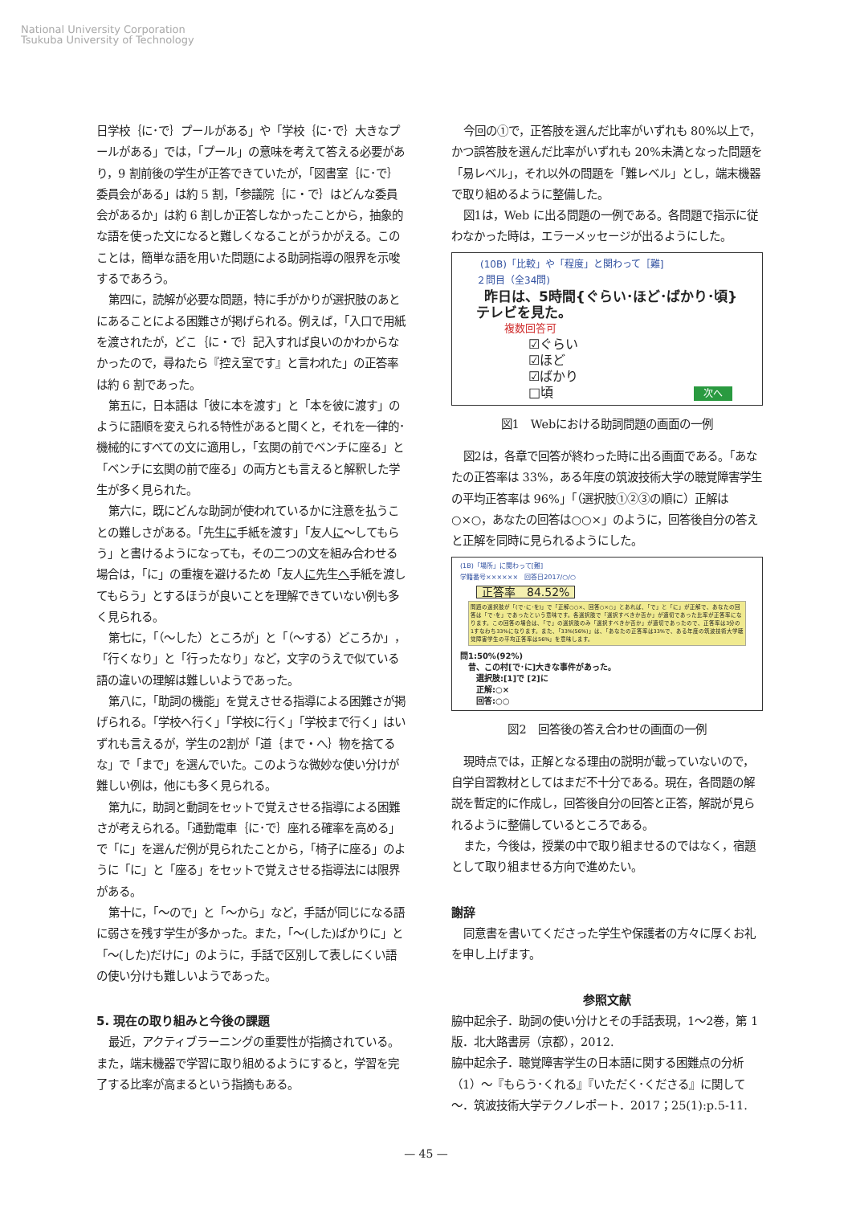National University Corporation
Tsukuba University of Technology
日学校｛に･で｝プールがある」や「学校｛に･で｝大きなプールがある」では，「プール」の意味を考えて答える必要があり，9 割前後の学生が正答できていたが，「図書室｛に･で｝委員会がある」は約 5 割，「参議院｛に・で｝はどんな委員会があるか」は約 6 割しか正答しなかったことから，抽象的な語を使った文になると難しくなることがうかがえる。このことは，簡単な語を用いた問題による助詞指導の限界を示唆するであろう。
第四に，読解が必要な問題，特に手がかりが選択肢のあとにあることによる困難さが掲げられる。例えば，「入口で用紙を渡されたが，どこ｛に・で｝記入すれば良いのかわからなかったので，尋ねたら『控え室です』と言われた」の正答率は約 6 割であった。
第五に，日本語は「彼に本を渡す」と「本を彼に渡す」のように語順を変えられる特性があると聞くと，それを一律的･機械的にすべての文に適用し，「玄関の前でベンチに座る」と「ベンチに玄関の前で座る」の両方とも言えると解釈した学生が多く見られた。
第六に，既にどんな助詞が使われているかに注意を払うことの難しさがある。「先生に手紙を渡す」「友人に～してもらう」と書けるようになっても，その二つの文を組み合わせる場合は，「に」の重複を避けるため「友人に先生へ手紙を渡してもらう」とするほうが良いことを理解できていない例も多く見られる。
第七に，「（～した）ところが」と「（～する）どころか」，「行くなり」と「行ったなり」など，文字のうえで似ている語の違いの理解は難しいようであった。
第八に，「助詞の機能」を覚えさせる指導による困難さが掲げられる。「学校へ行く」「学校に行く」「学校まで行く」はいずれも言えるが，学生の2割が「道｛まで・へ｝物を捨てるな」で「まで」を選んでいた。このような微妙な使い分けが難しい例は，他にも多く見られる。
第九に，助詞と動詞をセットで覚えさせる指導による困難さが考えられる。「通勤電車｛に･で｝座れる確率を高める」で「に」を選んだ例が見られたことから，「椅子に座る」のように「に」と「座る」をセットで覚えさせる指導法には限界がある。
第十に，「～ので」と「～から」など，手話が同じになる語に弱さを残す学生が多かった。また，「～(した)ばかりに」と「～(した)だけに」のように，手話で区別して表しにくい語の使い分けも難しいようであった。
5. 現在の取り組みと今後の課題
最近，アクティブラーニングの重要性が指摘されている。また，端末機器で学習に取り組めるようにすると，学習を完了する比率が高まるという指摘もある。
今回の①で，正答肢を選んだ比率がいずれも 80%以上で，かつ誤答肢を選んだ比率がいずれも 20%未満となった問題を「易レベル」，それ以外の問題を「難レベル」とし，端末機器で取り組めるように整備した。
図1は，Web に出る問題の一例である。各問題で指示に従わなかった時は，エラーメッセージが出るようにした。
(10B)「比較」や「程度」と関わって［難]
２問目（全34問)
昨日は、5時間{ぐらい･ほど･ばかり･頃}
テレビを見た。
複数回答可
☑ぐらい
☑ほど
☑ばかり
□頃 次へ
図1　Webにおける助詞問題の画面の一例
図2は，各章で回答が終わった時に出る画面である。「あなたの正答率は 33%，ある年度の筑波技術大学の聴覚障害学生の平均正答率は 96%」「（選択肢①②③の順に）正解は○×○，あなたの回答は○○×」のように，回答後自分の答えと正解を同時に見られるようにした。
(1B)「場所」に関わって[難]
学籍番号××××××　回答日2017/○/○
正答率　84.52%
問題の選択肢が「(で･に･を)」で「正解○○×、回答○×○」とあれば、「で」と「に」が正解で、あなたの回答は「で･を」であったという意味です。各選択肢で「選択すべきか否か」が適切であった比率が正答率になります。この回答の場合は、「で」の選択肢のみ「選択すべきか否か」が適切であったので、正答率は3分の1すなわち33%になります。また、「33%(56%)」は、「あなたの正答率は33%で、ある年度の筑波技術大学聴覚障害学生の平均正答率は56%」を意味します。
問1:50%(92%)
　昔、この村[で･に]大きな事件があった。
　　選択肢:[1]で [2]に
　　正解:○×
　　回答:○○
図2　回答後の答え合わせの画面の一例
現時点では，正解となる理由の説明が載っていないので，自学自習教材としてはまだ不十分である。現在，各問題の解説を暫定的に作成し，回答後自分の回答と正答，解説が見られるように整備しているところである。
また，今後は，授業の中で取り組ませるのではなく，宿題として取り組ませる方向で進めたい。
謝辞
同意書を書いてくださった学生や保護者の方々に厚くお礼を申し上げます。
参照文献
脇中起余子．助詞の使い分けとその手話表現，1～2巻，第 1 版．北大路書房（京都），2012.
脇中起余子．聴覚障害学生の日本語に関する困難点の分析（1）～『もらう･くれる』『いただく･くださる』に関して～．筑波技術大学テクノレポート．2017；25(1):p.5-11.
— 45 —